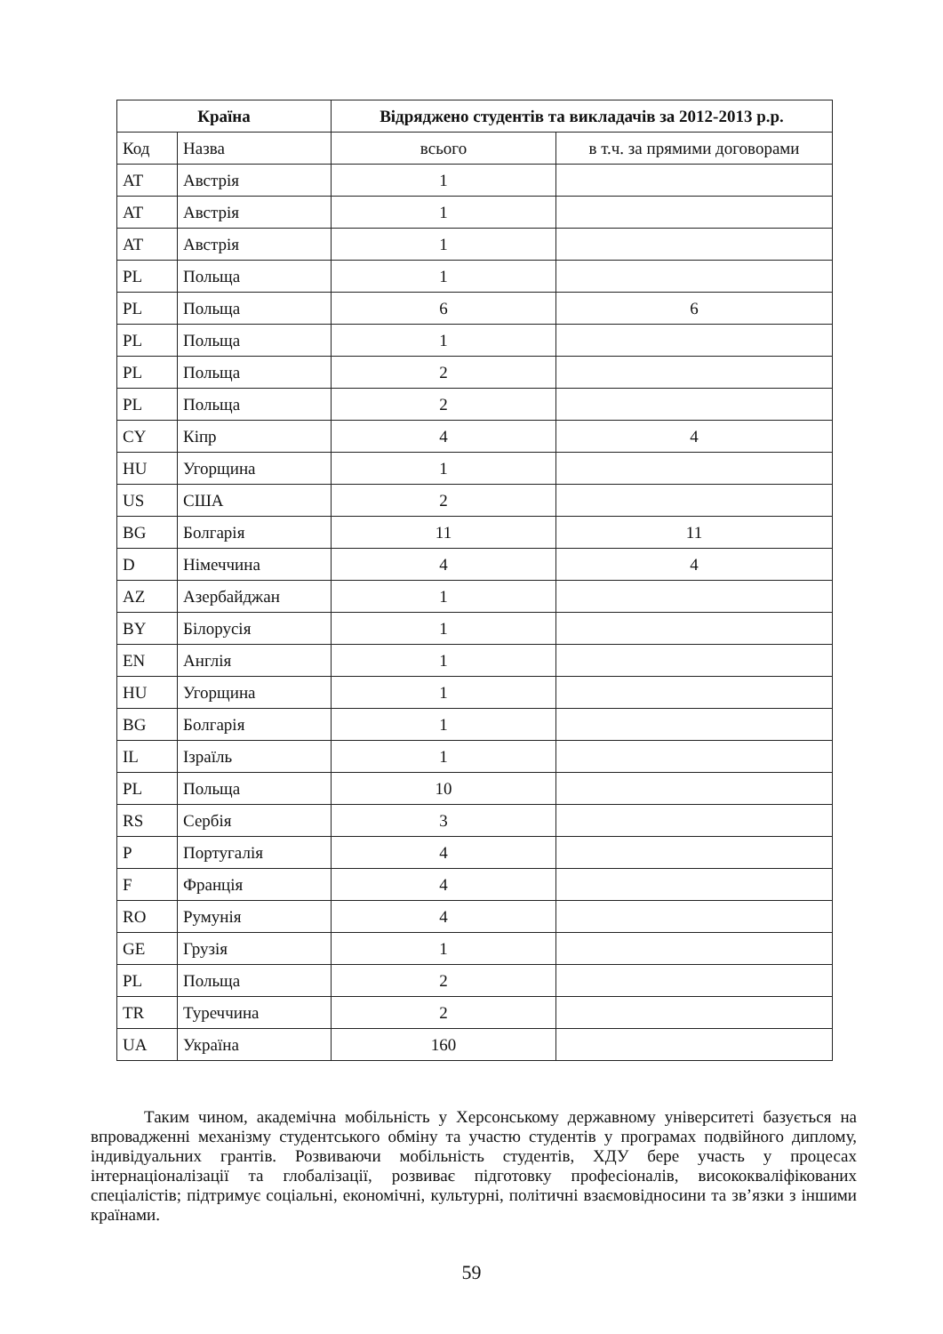| Країна | | Відряджено студентів та викладачів за 2012-2013 р.р. | |
| --- | --- | --- | --- |
| Код | Назва | всього | в т.ч. за прямими договорами |
| AT | Австрія | 1 | |
| AT | Австрія | 1 | |
| AT | Австрія | 1 | |
| PL | Польща | 1 | |
| PL | Польща | 6 | 6 |
| PL | Польща | 1 | |
| PL | Польща | 2 | |
| PL | Польща | 2 | |
| CY | Кіпр | 4 | 4 |
| HU | Угорщина | 1 | |
| US | США | 2 | |
| BG | Болгарія | 11 | 11 |
| D | Німеччина | 4 | 4 |
| AZ | Азербайджан | 1 | |
| BY | Білорусія | 1 | |
| EN | Англія | 1 | |
| HU | Угорщина | 1 | |
| BG | Болгарія | 1 | |
| IL | Ізраїль | 1 | |
| PL | Польща | 10 | |
| RS | Сербія | 3 | |
| P | Португалія | 4 | |
| F | Франція | 4 | |
| RO | Румунія | 4 | |
| GE | Грузія | 1 | |
| PL | Польща | 2 | |
| TR | Туреччина | 2 | |
| UA | Україна | 160 | |
Таким чином, академічна мобільність у Херсонському державному університеті базується на впровадженні механізму студентського обміну та участю студентів у програмах подвійного диплому, індивідуальних грантів. Розвиваючи мобільність студентів, ХДУ бере участь у процесах інтернаціоналізації та глобалізації, розвиває підготовку професіоналів, висококваліфікованих спеціалістів; підтримує соціальні, економічні, культурні, політичні взаємовідносини та зв’язки з іншими країнами.
59